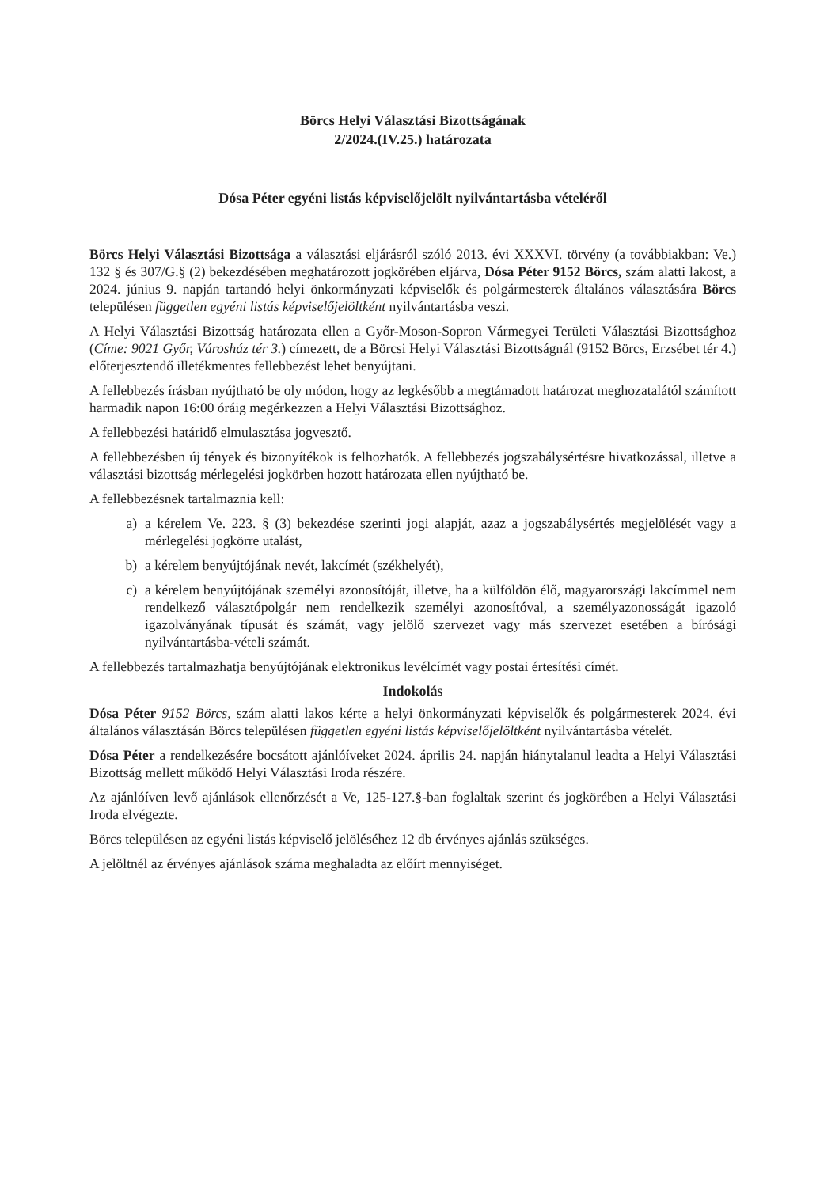Börcs Helyi Választási Bizottságának
2/2024.(IV.25.) határozata
Dósa Péter egyéni listás képviselőjelölt nyilvántartásba vételéről
Börcs Helyi Választási Bizottsága a választási eljárásról szóló 2013. évi XXXVI. törvény (a továbbiakban: Ve.) 132 § és 307/G.§ (2) bekezdésében meghatározott jogkörében eljárva, Dósa Péter 9152 Börcs, szám alatti lakost, a 2024. június 9. napján tartandó helyi önkormányzati képviselők és polgármesterek általános választására Börcs településen független egyéni listás képviselőjelöltként nyilvántartásba veszi.
A Helyi Választási Bizottság határozata ellen a Győr-Moson-Sopron Vármegyei Területi Választási Bizottsághoz (Címe: 9021 Győr, Városház tér 3.) címezett, de a Börcsi Helyi Választási Bizottságnál (9152 Börcs, Erzsébet tér 4.) előterjesztendő illetékmentes fellebbezést lehet benyújtani.
A fellebbezés írásban nyújtható be oly módon, hogy az legkésőbb a megtámadott határozat meghozatalától számított harmadik napon 16:00 óráig megérkezzen a Helyi Választási Bizottsághoz.
A fellebbezési határidő elmulasztása jogvesztő.
A fellebbezésben új tények és bizonyítékok is felhozhatók. A fellebbezés jogszabálysértésre hivatkozással, illetve a választási bizottság mérlegelési jogkörben hozott határozata ellen nyújtható be.
A fellebbezésnek tartalmaznia kell:
a) a kérelem Ve. 223. § (3) bekezdése szerinti jogi alapját, azaz a jogszabálysértés megjelölését vagy a mérlegelési jogkörre utalást,
b) a kérelem benyújtójának nevét, lakcímét (székhelyét),
c) a kérelem benyújtójának személyi azonosítóját, illetve, ha a külföldön élő, magyarországi lakcímmel nem rendelkező választópolgár nem rendelkezik személyi azonosítóval, a személyazonosságát igazoló igazolványának típusát és számát, vagy jelölő szervezet vagy más szervezet esetében a bírósági nyilvántartásba-vételi számát.
A fellebbezés tartalmazhatja benyújtójának elektronikus levélcímét vagy postai értesítési címét.
Indokolás
Dósa Péter 9152 Börcs, szám alatti lakos kérte a helyi önkormányzati képviselők és polgármesterek 2024. évi általános választásán Börcs településen független egyéni listás képviselőjelöltként nyilvántartásba vételét.
Dósa Péter a rendelkezésére bocsátott ajánlóíveket 2024. április 24. napján hiánytalanul leadta a Helyi Választási Bizottság mellett működő Helyi Választási Iroda részére.
Az ajánlóíven levő ajánlások ellenőrzését a Ve, 125-127.§-ban foglaltak szerint és jogkörében a Helyi Választási Iroda elvégezte.
Börcs településen az egyéni listás képviselő jelöléséhez 12 db érvényes ajánlás szükséges.
A jelöltnél az érvényes ajánlások száma meghaladta az előírt mennyiséget.